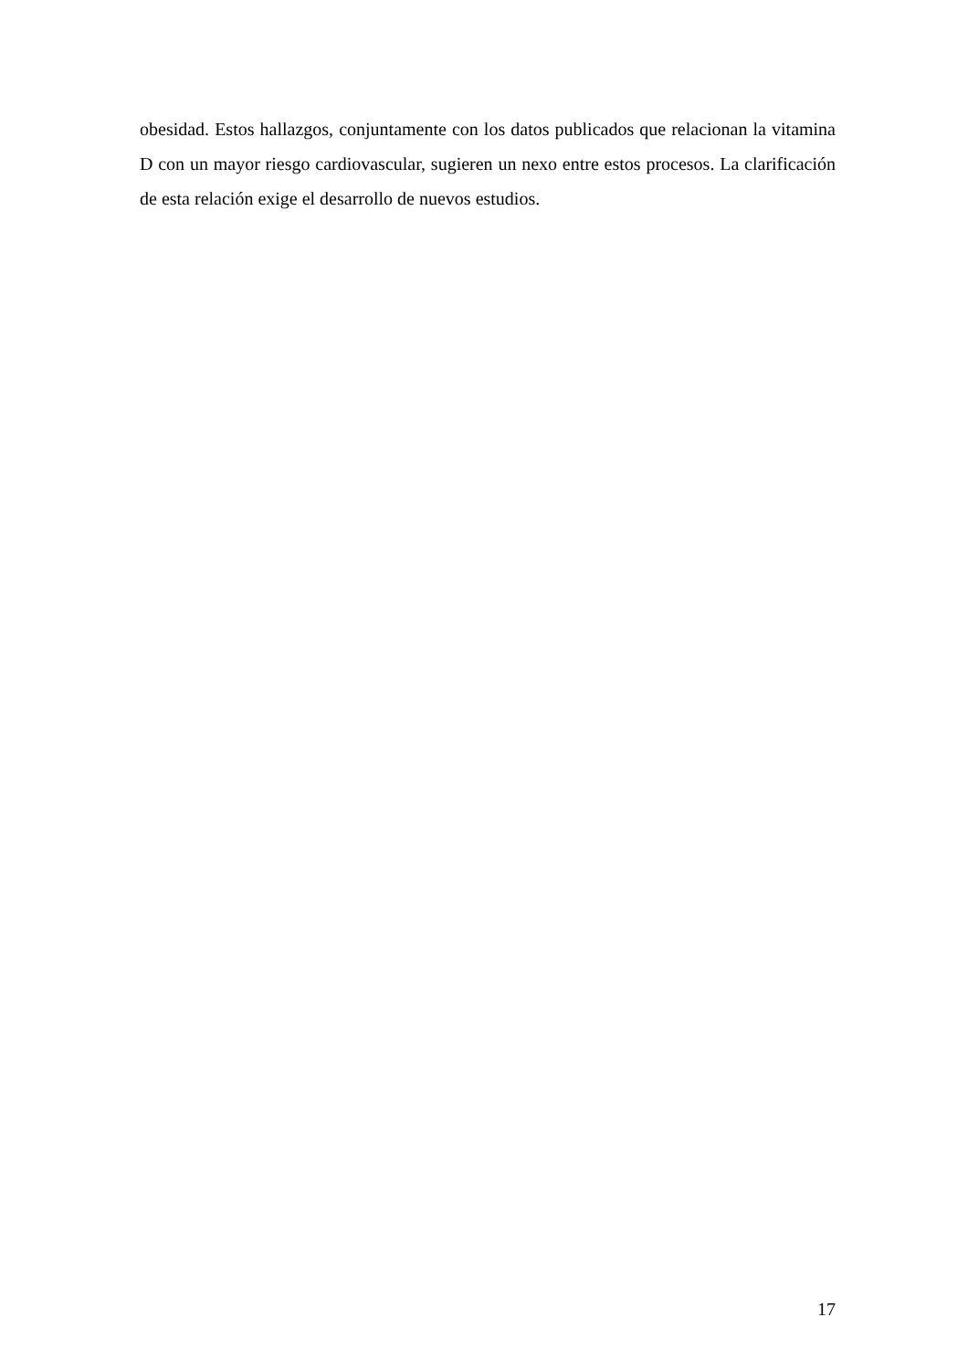obesidad. Estos hallazgos, conjuntamente con los datos publicados que relacionan la vitamina D con un mayor riesgo cardiovascular, sugieren un nexo entre estos procesos. La clarificación de esta relación exige el desarrollo de nuevos estudios.
17